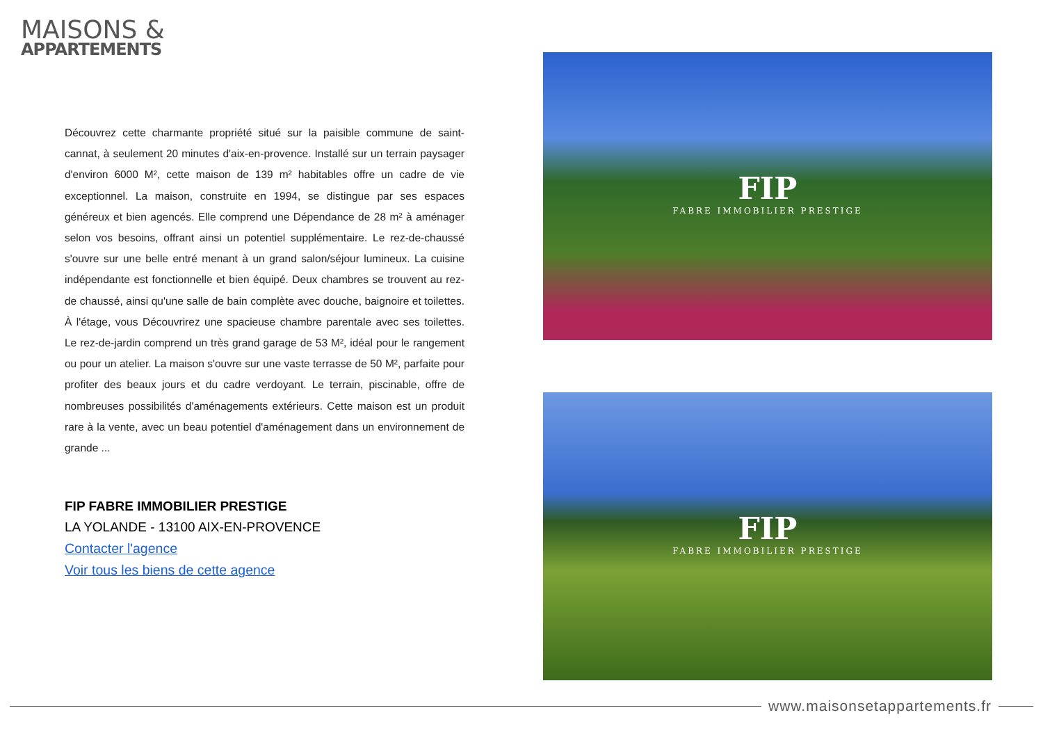MAISONS &
APPARTEMENTS
Découvrez cette charmante propriété situé sur la paisible commune de saint-cannat, à seulement 20 minutes d'aix-en-provence. Installé sur un terrain paysager d'environ 6000 M², cette maison de 139 m² habitables offre un cadre de vie exceptionnel. La maison, construite en 1994, se distingue par ses espaces généreux et bien agencés. Elle comprend une Dépendance de 28 m² à aménager selon vos besoins, offrant ainsi un potentiel supplémentaire. Le rez-de-chaussé s'ouvre sur une belle entré menant à un grand salon/séjour lumineux. La cuisine indépendante est fonctionnelle et bien équipé. Deux chambres se trouvent au rez-de chaussé, ainsi qu'une salle de bain complète avec douche, baignoire et toilettes. À l'étage, vous Découvrirez une spacieuse chambre parentale avec ses toilettes. Le rez-de-jardin comprend un très grand garage de 53 M², idéal pour le rangement ou pour un atelier. La maison s'ouvre sur une vaste terrasse de 50 M², parfaite pour profiter des beaux jours et du cadre verdoyant. Le terrain, piscinable, offre de nombreuses possibilités d'aménagements extérieurs. Cette maison est un produit rare à la vente, avec un beau potentiel d'aménagement dans un environnement de grande ...
FIP FABRE IMMOBILIER PRESTIGE
LA YOLANDE - 13100 AIX-EN-PROVENCE
Contacter l'agence
Voir tous les biens de cette agence
FIP
FABRE IMMOBILIER PRESTIGE
FIP
FABRE IMMOBILIER PRESTIGE
www.maisonsetappartements.fr